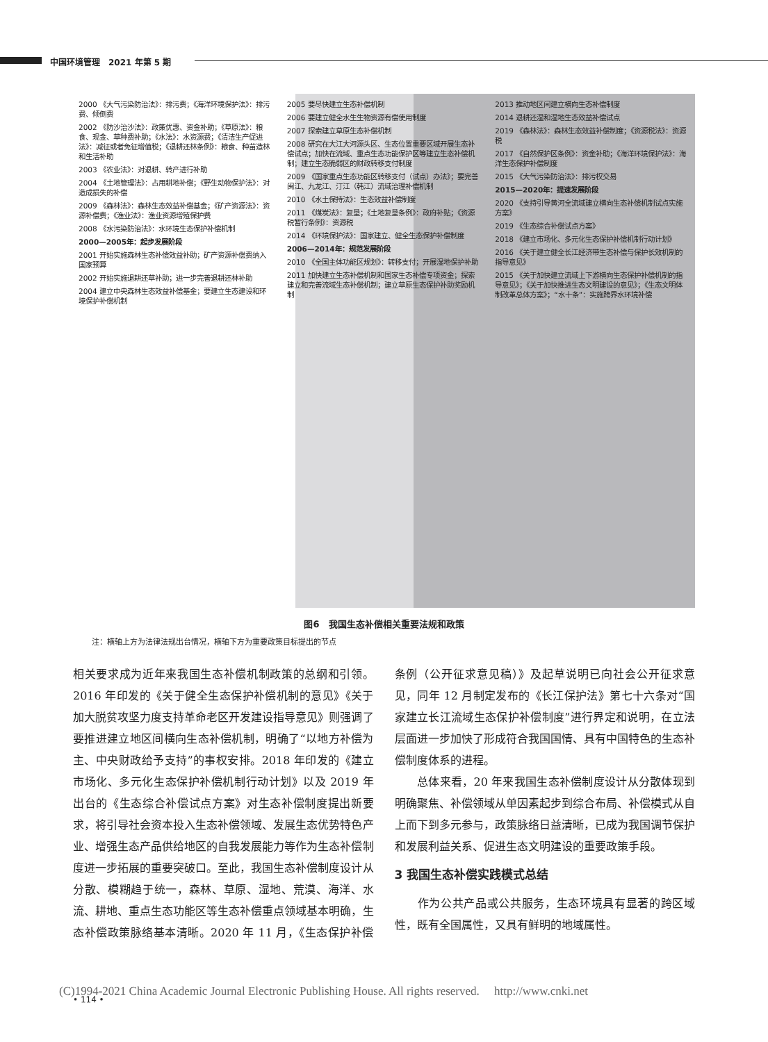中国环境管理　2021 年第 5 期
2000 《大气污染防治法》：排污费；《海洋环境保护法》：排污费、倾倒费
2002 《防沙治沙法》：政策优惠、资金补助；《草原法》：粮食、现金、草种费补助；《水法》：水资源费；《清洁生产促进法》：减征或者免征增值税；《退耕还林条例》：粮食、种苗造林和生活补助
2003 《农业法》：对退耕、转产进行补助
2004 《土地管理法》：占用耕地补偿；《野生动物保护法》：对造成损失的补偿
2009 《森林法》：森林生态效益补偿基金；《矿产资源法》：资源补偿费；《渔业法》：渔业资源增殖保护费
2008 《水污染防治法》：水环境生态保护补偿机制
2000—2005年：起步发展阶段
2001 开始实施森林生态补偿效益补助；矿产资源补偿费纳入国家预算
2002 开始实施退耕还草补助；进一步完善退耕还林补助
2004 建立中央森林生态效益补偿基金；要建立生态建设和环境保护补偿机制
2005 要尽快建立生态补偿机制
2006 要建立健全水生生物资源有偿使用制度
2007 探索建立草原生态补偿机制
2008 研究在大江大河源头区、生态位置重要区域开展生态补偿试点；加快在流域、重点生态功能保护区等建立生态补偿机制；建立生态脆弱区的财政转移支付制度
2009 《国家重点生态功能区转移支付（试点）办法》；要完善闽江、九龙江、汀江（韩江）流域治理补偿机制
2010 《水土保持法》：生态效益补偿制度
2011 《煤炭法》：复垦；《土地复垦条例》：政府补贴；《资源税暂行条例》：资源税
2014 《环境保护法》：国家建立、健全生态保护补偿制度
2006—2014年：规范发展阶段
2010 《全国主体功能区规划》：转移支付；开展湿地保护补助
2011 加快建立生态补偿机制和国家生态补偿专项资金；探索建立和完善流域生态补偿机制；建立草原生态保护补助奖励机制
2013 推动地区间建立横向生态补偿制度
2014 退耕还湿和湿地生态效益补偿试点
2019 《森林法》：森林生态效益补偿制度；《资源税法》：资源税
2017 《自然保护区条例》：资金补助；《海洋环境保护法》：海洋生态保护补偿制度
2015 《大气污染防治法》：排污权交易
2015—2020年：提速发展阶段
2020 《支持引导黄河全流域建立横向生态补偿机制试点实施方案》
2019 《生态综合补偿试点方案》
2018 《建立市场化、多元化生态保护补偿机制行动计划》
2016 《关于建立健全长江经济带生态补偿与保护长效机制的指导意见》
2015 《关于加快建立流域上下游横向生态保护补偿机制的指导意见》；《关于加快推进生态文明建设的意见》；《生态文明体制改革总体方案》；“水十条”：实施跨界水环境补偿
图6　我国生态补偿相关重要法规和政策
注：横轴上方为法律法规出台情况，横轴下方为重要政策目标提出的节点
相关要求成为近年来我国生态补偿机制政策的总纲和引领。2016 年印发的《关于健全生态保护补偿机制的意见》《关于加大脱贫攻坚力度支持革命老区开发建设指导意见》则强调了要推进建立地区间横向生态补偿机制，明确了“以地方补偿为主、中央财政给予支持”的事权安排。2018 年印发的《建立市场化、多元化生态保护补偿机制行动计划》以及 2019 年出台的《生态综合补偿试点方案》对生态补偿制度提出新要求，将引导社会资本投入生态补偿领域、发展生态优势特色产业、增强生态产品供给地区的自我发展能力等作为生态补偿制度进一步拓展的重要突破口。至此，我国生态补偿制度设计从分散、模糊趋于统一，森林、草原、湿地、荒漠、海洋、水流、耕地、重点生态功能区等生态补偿重点领域基本明确，生态补偿政策脉络基本清晰。2020 年 11 月，《生态保护补偿条例（公开征求意见稿）》及起草说明已向社会公开征求意见，同年 12 月制定发布的《长江保护法》第七十六条对“国家建立长江流域生态保护补偿制度”进行界定和说明，在立法层面进一步加快了形成符合我国国情、具有中国特色的生态补偿制度体系的进程。
　　总体来看，20 年来我国生态补偿制度设计从分散体现到明确聚焦、补偿领域从单因素起步到综合布局、补偿模式从自上而下到多元参与，政策脉络日益清晰，已成为我国调节保护和发展利益关系、促进生态文明建设的重要政策手段。
3 我国生态补偿实践模式总结
　　作为公共产品或公共服务，生态环境具有显著的跨区域性，既有全国属性，又具有鲜明的地域属性。
(C)1994-2021 China Academic Journal Electronic Publishing House. All rights reserved.　 http://www.cnki.net
• 114 •